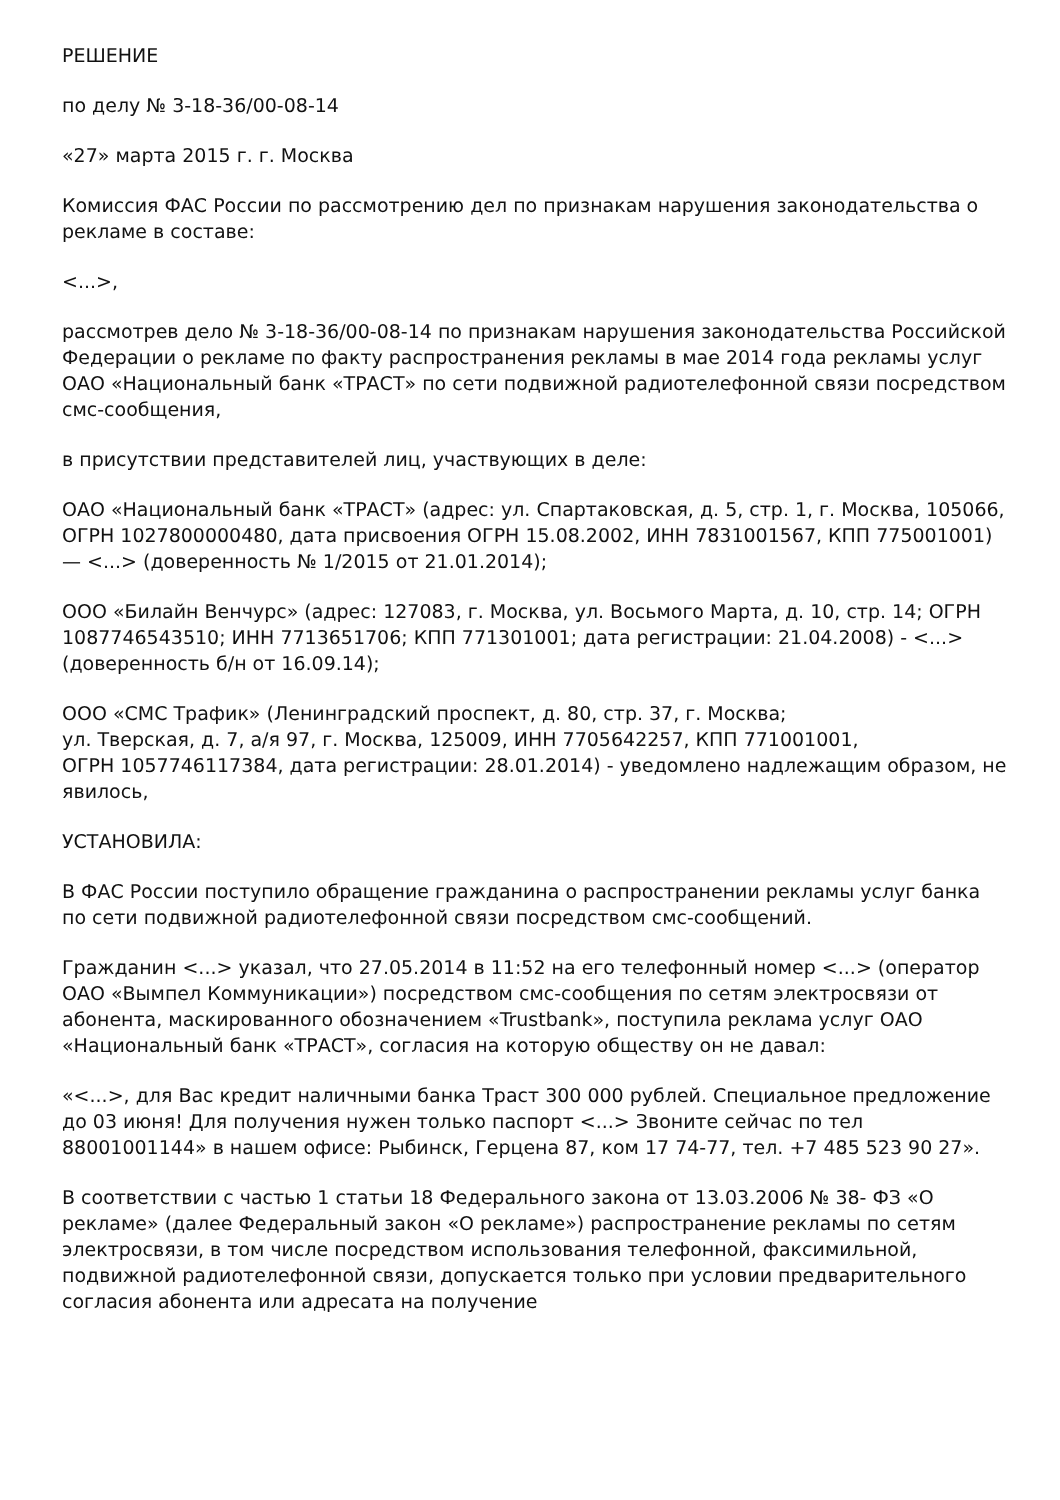РЕШЕНИЕ
по делу № 3-18-36/00-08-14
«27» марта 2015 г. г. Москва
Комиссия ФАС России по рассмотрению дел по признакам нарушения законодательства о рекламе в составе:
<...>,
рассмотрев дело № 3-18-36/00-08-14 по признакам нарушения законодательства Российской Федерации о рекламе по факту распространения рекламы в мае 2014 года рекламы услуг ОАО «Национальный банк «ТРАСТ» по сети подвижной радиотелефонной связи посредством смс-сообщения,
в присутствии представителей лиц, участвующих в деле:
ОАО «Национальный банк «ТРАСТ» (адрес: ул. Спартаковская, д. 5, стр. 1, г. Москва, 105066, ОГРН 1027800000480, дата присвоения ОГРН 15.08.2002, ИНН 7831001567, КПП 775001001) — <...> (доверенность № 1/2015 от 21.01.2014);
ООО «Билайн Венчурс» (адрес: 127083, г. Москва, ул. Восьмого Марта, д. 10, стр. 14; ОГРН 1087746543510; ИНН 7713651706; КПП 771301001; дата регистрации: 21.04.2008) - <...> (доверенность б/н от 16.09.14);
ООО «СМС Трафик» (Ленинградский проспект, д. 80, стр. 37, г. Москва;
ул. Тверская, д. 7, а/я 97, г. Москва, 125009, ИНН 7705642257, КПП 771001001,
ОГРН 1057746117384, дата регистрации: 28.01.2014) - уведомлено надлежащим образом, не явилось,
УСТАНОВИЛА:
В ФАС России поступило обращение гражданина о распространении рекламы услуг банка по сети подвижной радиотелефонной связи посредством смс-сообщений.
Гражданин <...> указал, что 27.05.2014 в 11:52 на его телефонный номер <...> (оператор ОАО «Вымпел Коммуникации») посредством смс-сообщения по сетям электросвязи от абонента, маскированного обозначением «Trustbank», поступила реклама услуг ОАО «Национальный банк «ТРАСТ», согласия на которую обществу он не давал:
«<...>, для Вас кредит наличными банка Траст 300 000 рублей. Специальное предложение до 03 июня! Для получения нужен только паспорт <...> Звоните сейчас по тел 88001001144» в нашем офисе: Рыбинск, Герцена 87, ком 17 74-77, тел. +7 485 523 90 27».
В соответствии с частью 1 статьи 18 Федерального закона от 13.03.2006 № 38- ФЗ «О рекламе» (далее Федеральный закон «О рекламе») распространение рекламы по сетям электросвязи, в том числе посредством использования телефонной, факсимильной, подвижной радиотелефонной связи, допускается только при условии предварительного согласия абонента или адресата на получение